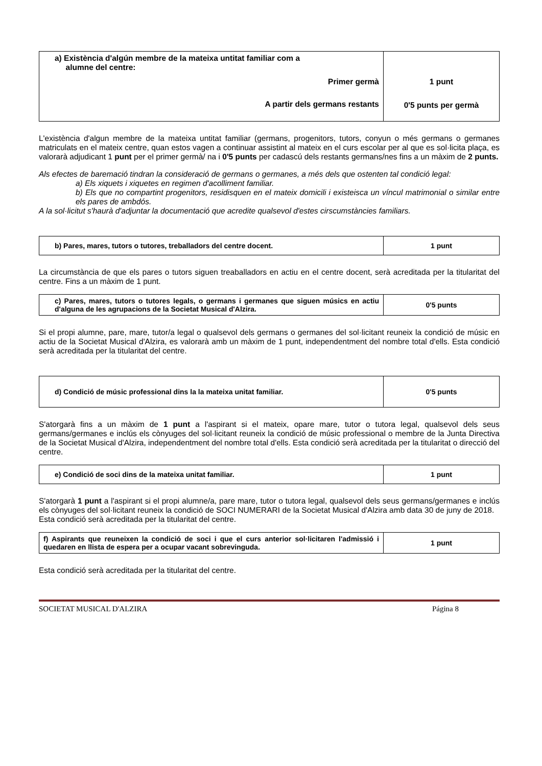| a) Existència d'algún membre de la mateixa untitat familiar com a alumne del centre: Primer germà A partir dels germans restants | 1 punt 0'5 punts per germà |
L'existència d'algun membre de la mateixa untitat familiar (germans, progenitors, tutors, conyun o més germans o germanes matriculats en el mateix centre, quan estos vagen a continuar assistint al mateix en el curs escolar per al que es sol·licita plaça, es valorarà adjudicant 1 punt per el primer germà/ na i 0'5 punts per cadascú dels restants germans/nes fins a un màxim de 2 punts.
Als efectes de baremació tindran la consideració de germans o germanes, a més dels que ostenten tal condició legal:
a) Els xiquets i xiquetes en regimen d'acolliment familiar.
b) Els que no compartint progenitors, residisquen en el mateix domicili i existeisca un víncul matrimonial o similar entre els pares de ambdós.
A la sol·licitut s'haurà d'adjuntar la documentació que acredite qualsevol d'estes cirscumstàncies familiars.
| b) Pares, mares, tutors o tutores, treballadors del centre docent. | 1 punt |
La circumstància de que els pares o tutors siguen treaballadors en actiu en el centre docent, serà acreditada per la titularitat del centre. Fins a un màxim de 1 punt.
| c) Pares, mares, tutors o tutores legals, o germans i germanes que siguen músics en actiu d'alguna de les agrupacions de la Societat Musical d'Alzira. | 0'5 punts |
Si el propi alumne, pare, mare, tutor/a legal o qualsevol dels germans o germanes del sol·licitant reuneix la condició de músic en actiu de la Societat Musical d'Alzira, es valorarà amb un màxim de 1 punt, independentment del nombre total d'ells. Esta condició serà acreditada per la titularitat del centre.
| d) Condició de músic professional dins la la mateixa unitat familiar. | 0'5 punts |
S'atorgarà fins a un màxim de 1 punt a l'aspirant si el mateix, opare mare, tutor o tutora legal, qualsevol dels seus germans/germanes e inclús els cònyuges del sol·licitant reuneix la condició de músic professional o membre de la Junta Directiva de la Societat Musical d'Alzira, independentment del nombre total d'ells. Esta condició serà acreditada per la titularitat o direcció del centre.
| e) Condició de soci dins de la mateixa unitat familiar. | 1 punt |
S'atorgarà 1 punt a l'aspirant si el propi alumne/a, pare mare, tutor o tutora legal, qualsevol dels seus germans/germanes e inclús els cònyuges del sol·licitant reuneix la condició de SOCI NUMERARI de la Societat Musical d'Alzira amb data 30 de juny de 2018.
Esta condició serà acreditada per la titularitat del centre.
| f) Aspirants que reuneixen la condició de soci i que el curs anterior sol·licitaren l'admissió i quedaren en llista de espera per a ocupar vacant sobrevinguda. | 1 punt |
Esta condició serà acreditada per la titularitat del centre.
SOCIETAT MUSICAL D'ALZIRA Página 8